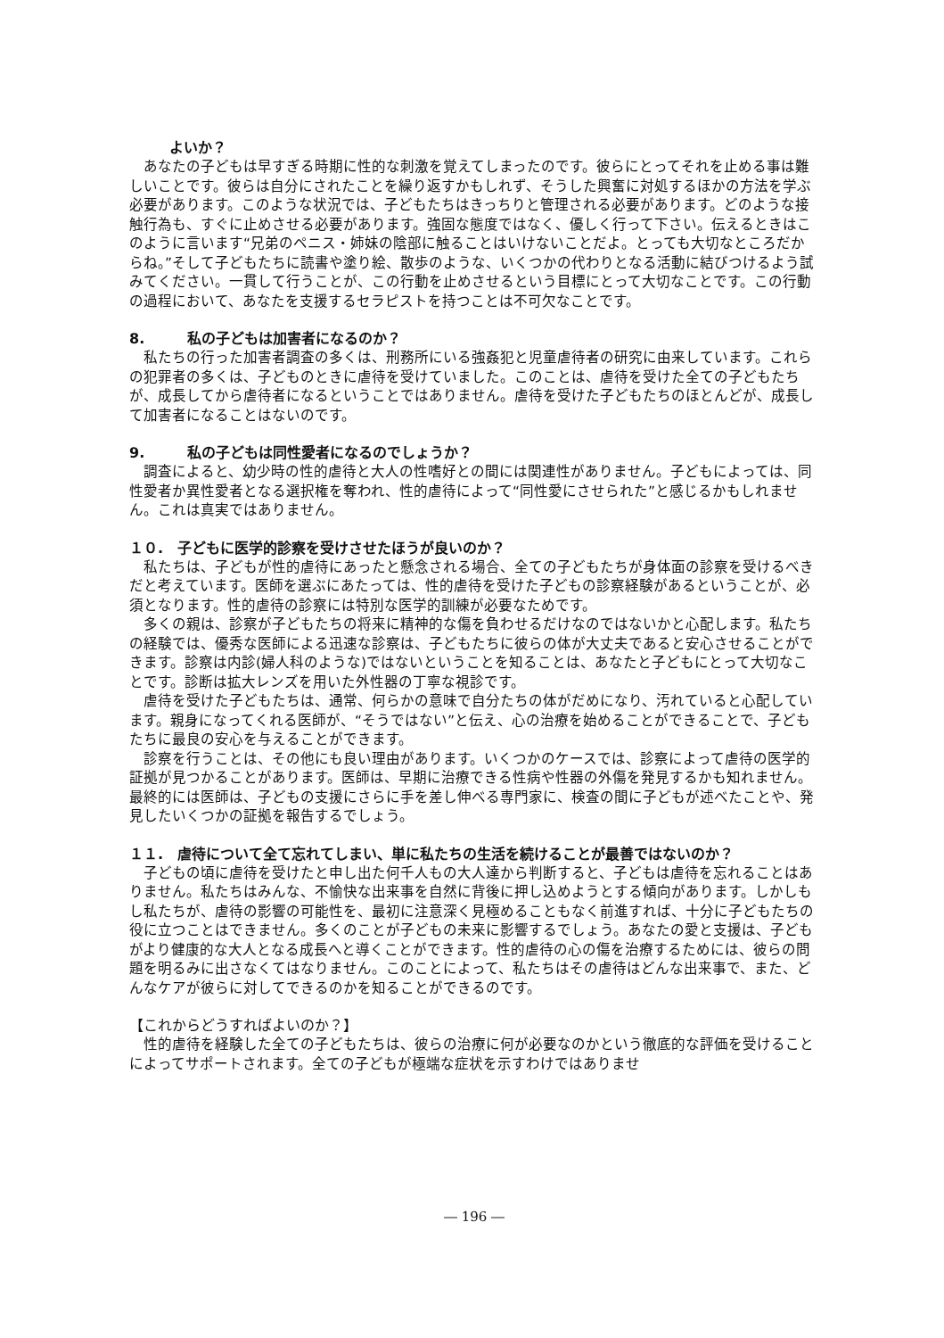よいか？
あなたの子どもは早すぎる時期に性的な刺激を覚えてしまったのです。彼らにとってそれを止める事は難しいことです。彼らは自分にされたことを繰り返すかもしれず、そうした興奮に対処するほかの方法を学ぶ必要があります。このような状況では、子どもたちはきっちりと管理される必要があります。どのような接触行為も、すぐに止めさせる必要があります。強固な態度ではなく、優しく行って下さい。伝えるときはこのように言います“兄弟のペニス・姉妹の陰部に触ることはいけないことだよ。とっても大切なところだからね。”そして子どもたちに読書や塗り絵、散歩のような、いくつかの代わりとなる活動に結びつけるよう試みてください。一貫して行うことが、この行動を止めさせるという目標にとって大切なことです。この行動の過程において、あなたを支援するセラピストを持つことは不可欠なことです。
8.　　　私の子どもは加害者になるのか？
私たちの行った加害者調査の多くは、刑務所にいる強姦犯と児童虐待者の研究に由来しています。これらの犯罪者の多くは、子どものときに虐待を受けていました。このことは、虐待を受けた全ての子どもたちが、成長してから虐待者になるということではありません。虐待を受けた子どもたちのほとんどが、成長して加害者になることはないのです。
9.　　　私の子どもは同性愛者になるのでしょうか？
調査によると、幼少時の性的虐待と大人の性嗜好との間には関連性がありません。子どもによっては、同性愛者か異性愛者となる選択権を奪われ、性的虐待によって“同性愛にさせられた”と感じるかもしれません。これは真実ではありません。
１０.　子どもに医学的診察を受けさせたほうが良いのか？
私たちは、子どもが性的虐待にあったと懸念される場合、全ての子どもたちが身体面の診察を受けるべきだと考えています。医師を選ぶにあたっては、性的虐待を受けた子どもの診察経験があるということが、必須となります。性的虐待の診察には特別な医学的訓練が必要なためです。
多くの親は、診察が子どもたちの将来に精神的な傷を負わせるだけなのではないかと心配します。私たちの経験では、優秀な医師による迅速な診察は、子どもたちに彼らの体が大丈夫であると安心させることができます。診察は内診(婦人科のような)ではないということを知ることは、あなたと子どもにとって大切なことです。診断は拡大レンズを用いた外性器の丁寧な視診です。
虐待を受けた子どもたちは、通常、何らかの意味で自分たちの体がだめになり、汚れていると心配しています。親身になってくれる医師が、“そうではない”と伝え、心の治療を始めることができることで、子どもたちに最良の安心を与えることができます。
診察を行うことは、その他にも良い理由があります。いくつかのケースでは、診察によって虐待の医学的証拠が見つかることがあります。医師は、早期に治療できる性病や性器の外傷を発見するかも知れません。最終的には医師は、子どもの支援にさらに手を差し伸べる専門家に、検査の間に子どもが述べたことや、発見したいくつかの証拠を報告するでしょう。
１１.　虐待について全て忘れてしまい、単に私たちの生活を続けることが最善ではないのか？
子どもの頃に虐待を受けたと申し出た何千人もの大人達から判断すると、子どもは虐待を忘れることはありません。私たちはみんな、不愉快な出来事を自然に背後に押し込めようとする傾向があります。しかしもし私たちが、虐待の影響の可能性を、最初に注意深く見極めることもなく前進すれば、十分に子どもたちの役に立つことはできません。多くのことが子どもの未来に影響するでしょう。あなたの愛と支援は、子どもがより健康的な大人となる成長へと導くことができます。性的虐待の心の傷を治療するためには、彼らの問題を明るみに出さなくてはなりません。このことによって、私たちはその虐待はどんな出来事で、また、どんなケアが彼らに対してできるのかを知ることができるのです。
【これからどうすればよいのか？】
性的虐待を経験した全ての子どもたちは、彼らの治療に何が必要なのかという徹底的な評価を受けることによってサポートされます。全ての子どもが極端な症状を示すわけではありませ
― 196 ―